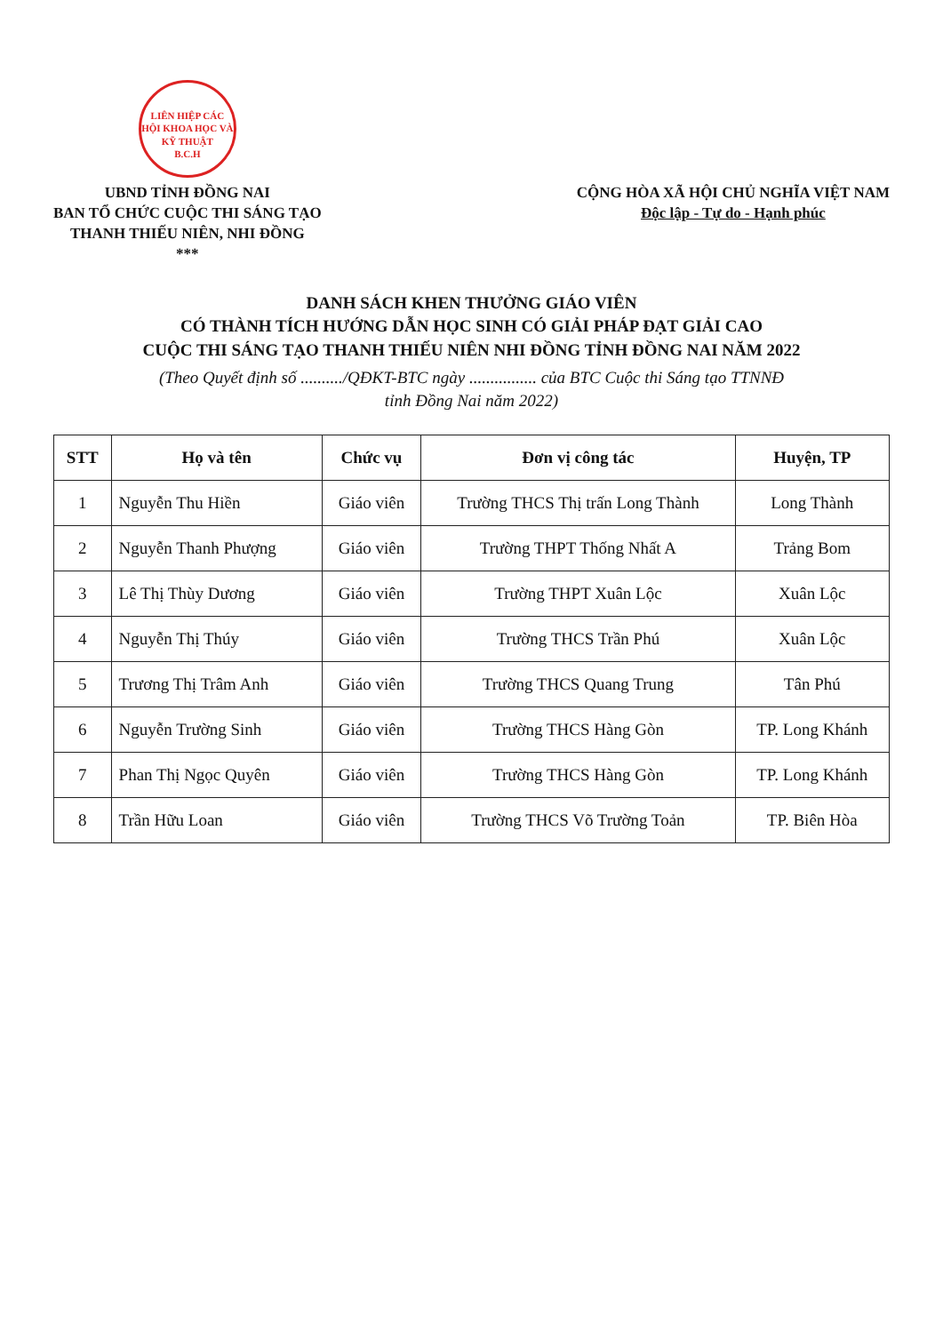LIÊN HIỆP CÁC HỘI KHOA HỌC VÀ KỸ THUẬT
B.C.H
UBND TỈNH ĐỒNG NAI
BAN TỔ CHỨC CUỘC THI SÁNG TẠO
THANH THIẾU NIÊN, NHI ĐỒNG
***
CỘNG HÒA XÃ HỘI CHỦ NGHĨA VIỆT NAM
Độc lập - Tự do - Hạnh phúc
DANH SÁCH KHEN THƯỞNG GIÁO VIÊN
CÓ THÀNH TÍCH HƯỚNG DẪN HỌC SINH CÓ GIẢI PHÁP ĐẠT GIẢI CAO
CUỘC THI SÁNG TẠO THANH THIẾU NIÊN NHI ĐỒNG TỈNH ĐỒNG NAI NĂM 2022
(Theo Quyết định số ........../QĐKT-BTC ngày ................ của BTC Cuộc thi Sáng tạo TTNNĐ
tỉnh Đồng Nai năm 2022)
| STT | Họ và tên | Chức vụ | Đơn vị công tác | Huyện, TP |
| --- | --- | --- | --- | --- |
| 1 | Nguyễn Thu Hiền | Giáo viên | Trường THCS Thị trấn Long Thành | Long Thành |
| 2 | Nguyễn Thanh Phượng | Giáo viên | Trường THPT Thống Nhất A | Trảng Bom |
| 3 | Lê Thị Thùy Dương | Giáo viên | Trường THPT Xuân Lộc | Xuân Lộc |
| 4 | Nguyễn Thị Thúy | Giáo viên | Trường THCS Trần Phú | Xuân Lộc |
| 5 | Trương Thị Trâm Anh | Giáo viên | Trường THCS Quang Trung | Tân Phú |
| 6 | Nguyễn Trường Sinh | Giáo viên | Trường THCS Hàng Gòn | TP. Long Khánh |
| 7 | Phan Thị Ngọc Quyên | Giáo viên | Trường THCS Hàng Gòn | TP. Long Khánh |
| 8 | Trần Hữu Loan | Giáo viên | Trường THCS Võ Trường Toản | TP. Biên Hòa |